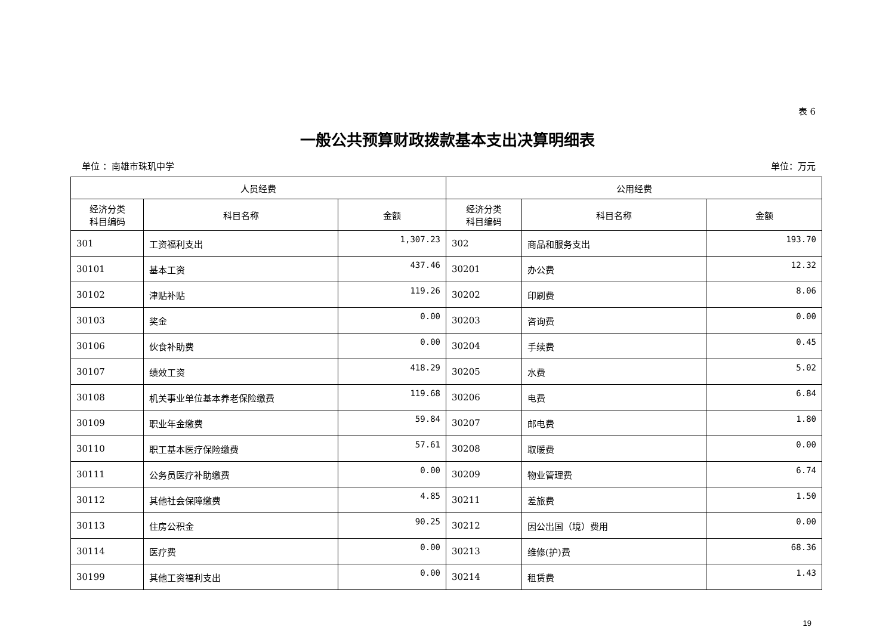表 6
一般公共预算财政拨款基本支出决算明细表
单位 ：南雄市珠玑中学 单位：万元
| 人员经费 | | | 公用经费 | | |
| --- | --- | --- | --- | --- | --- |
| 经济分类 科目编码 | 科目名称 | 金额 | 经济分类 科目编码 | 科目名称 | 金额 |
| 301 | 工资福利支出 | 1,307.23 | 302 | 商品和服务支出 | 193.70 |
| 30101 | 基本工资 | 437.46 | 30201 | 办公费 | 12.32 |
| 30102 | 津贴补贴 | 119.26 | 30202 | 印刷费 | 8.06 |
| 30103 | 奖金 | 0.00 | 30203 | 咨询费 | 0.00 |
| 30106 | 伙食补助费 | 0.00 | 30204 | 手续费 | 0.45 |
| 30107 | 绩效工资 | 418.29 | 30205 | 水费 | 5.02 |
| 30108 | 机关事业单位基本养老保险缴费 | 119.68 | 30206 | 电费 | 6.84 |
| 30109 | 职业年金缴费 | 59.84 | 30207 | 邮电费 | 1.80 |
| 30110 | 职工基本医疗保险缴费 | 57.61 | 30208 | 取暖费 | 0.00 |
| 30111 | 公务员医疗补助缴费 | 0.00 | 30209 | 物业管理费 | 6.74 |
| 30112 | 其他社会保障缴费 | 4.85 | 30211 | 差旅费 | 1.50 |
| 30113 | 住房公积金 | 90.25 | 30212 | 因公出国（境）费用 | 0.00 |
| 30114 | 医疗费 | 0.00 | 30213 | 维修(护)费 | 68.36 |
| 30199 | 其他工资福利支出 | 0.00 | 30214 | 租赁费 | 1.43 |
19